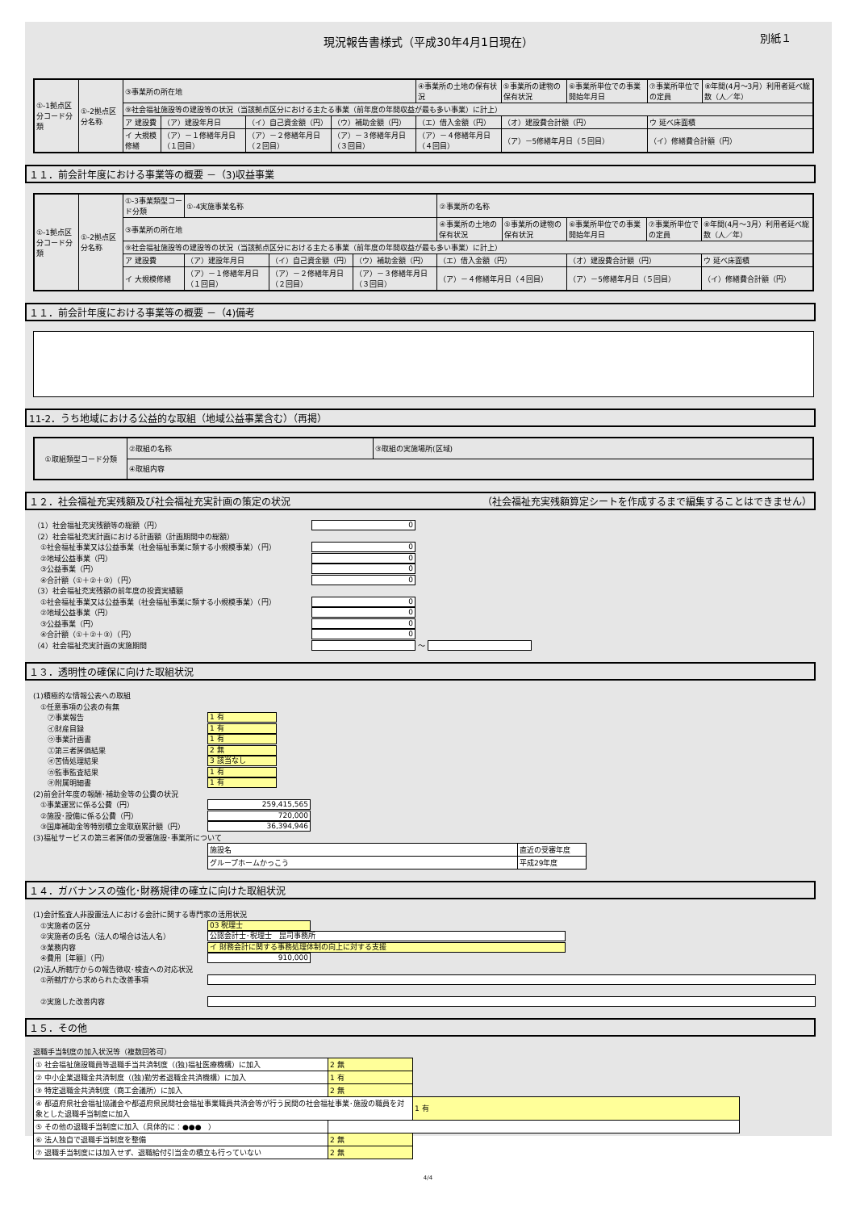現況報告書様式（平成30年4月1日現在） 別紙１
| ①-1拠点区分コード分類 | ①-2拠点区分名称 | ③事業所の所在地 | | | | | ④事業所の土地の保有状況 | ⑤事業所の建物の保有状況 | ⑥事業所単位での事業開始年月日 | ⑦事業所単位での定員 | ⑧年間(4月～3月）利用者延べ総数（人／年） |
| | | ⑨社会福祉施設等の建設等の状況（当該拠点区分における主たる事業（前年度の年間収益が最も多い事業）に計上） | | | | | | | | | |
| | | ア 建設費 | （ア）建設年月日 | （イ）自己資金額（円） | （ウ）補助金額（円） | （エ）借入金額（円） | | （オ）建設費合計額（円） | | ウ 延べ床面積 | |
| | | イ 大規模修繕 | （ア）－１修繕年月日（１回目） | （ア）－２修繕年月日（２回目） | （ア）－３修繕年月日（３回目） | （ア）－４修繕年月日（４回目） | | （ア）－5修繕年月日（５回目） | | （イ）修繕費合計額（円） | |
１１．前会計年度における事業等の概要 －（3)収益事業
| ①-1拠点区分コード分類 | ①-2拠点区分名称 | ①-3事業類型コード分類 | ①-4実施事業名称 | | | ②事業所の名称 | | | | |
| | | ③事業所の所在地 | | | | ④事業所の土地の保有状況 | ⑤事業所の建物の保有状況 | ⑥事業所単位での事業開始年月日 | ⑦事業所単位での定員 | ⑧年間(4月～3月）利用者延べ総数（人／年） |
| | | ⑨社会福祉施設等の建設等の状況（当該拠点区分における主たる事業（前年度の年間収益が最も多い事業）に計上） | | | | | | | | |
| | | ア 建設費 | （ア）建設年月日 | （イ）自己資金額（円） | （ウ）補助金額（円） | （エ）借入金額（円） | | （オ）建設費合計額（円） | | ウ 延べ床面積 |
| | | イ 大規模修繕 | （ア）－１修繕年月日（１回目） | （ア）－２修繕年月日（２回目） | （ア）－３修繕年月日（３回目） | （ア）－４修繕年月日（４回目） | | （ア）－5修繕年月日（５回目） | | （イ）修繕費合計額（円） |
１１．前会計年度における事業等の概要 －（4)備考
11-2．うち地域における公益的な取組（地域公益事業含む）（再掲）
| ①取組類型コード分類 | ②取組の名称 | ③取組の実施場所(区域) |
| | ④取組内容 | |
１２．社会福祉充実残額及び社会福祉充実計画の策定の状況 （社会福祉充実残額算定シートを作成するまで編集することはできません）
（1）社会福祉充実残額等の総額（円）
0
（2）社会福祉充実計画における計画額（計画期間中の総額）
　①社会福祉事業又は公益事業（社会福祉事業に類する小規模事業）（円）
0
　②地域公益事業（円）
0
　③公益事業（円）
0
　④合計額（①＋②＋③）（円）
0
（3）社会福祉充実残額の前年度の投資実績額
　①社会福祉事業又は公益事業（社会福祉事業に類する小規模事業）（円）
0
　②地域公益事業（円）
0
　③公益事業（円）
0
　④合計額（①＋②＋③）（円）
0
（4）社会福祉充実計画の実施期間
～
１３．透明性の確保に向けた取組状況
(1)積極的な情報公表への取組
　①任意事項の公表の有無
　　㋐事業報告
1 有
　　㋑財産目録
1 有
　　㋒事業計画書
1 有
　　㋓第三者評価結果
2 無
　　㋔苦情処理結果
3 該当なし
　　㋕監事監査結果
1 有
　　㋖附属明細書
1 有
(2)前会計年度の報酬･補助金等の公費の状況
　①事業運営に係る公費（円）
259,415,565
　②施設･設備に係る公費（円）
720,000
　③国庫補助金等特別積立金取崩累計額（円）
36,394,946
(3)福祉サービスの第三者評価の受審施設･事業所について
| 施設名 | 直近の受審年度 |
| グループホームかっこう | 平成29年度 |
１４．ガバナンスの強化･財務規律の確立に向けた取組状況
(1)会計監査人非設置法人における会計に関する専門家の活用状況
　①実施者の区分
03 税理士
　②実施者の氏名（法人の場合は法人名）
公認会計士･税理士　昆司事務所
　③業務内容
イ 財務会計に関する事務処理体制の向上に対する支援
　④費用［年額］（円）
910,000
(2)法人所轄庁からの報告徴収･検査への対応状況
　①所轄庁から求められた改善事項
　②実施した改善内容
１５．その他
退職手当制度の加入状況等（複数回答可）
| ① 社会福祉施設職員等退職手当共済制度（(独)福祉医療機構）に加入 | 2 無 | |
| ② 中小企業退職金共済制度（(独)勤労者退職金共済機構）に加入 | 1 有 | |
| ③ 特定退職金共済制度（商工会議所）に加入 | 2 無 | |
| ④ 都道府県社会福祉協議会や都道府県民間社会福祉事業職員共済会等が行う民間の社会福祉事業･施設の職員を対象とした退職手当制度に加入 | | 1 有 |
| ⑤ その他の退職手当制度に加入（具体的に：●●● ） | | |
| ⑥ 法人独自で退職手当制度を整備 | 2 無 | |
| ⑦ 退職手当制度には加入せず、退職給付引当金の積立も行っていない | 2 無 | |
4/4